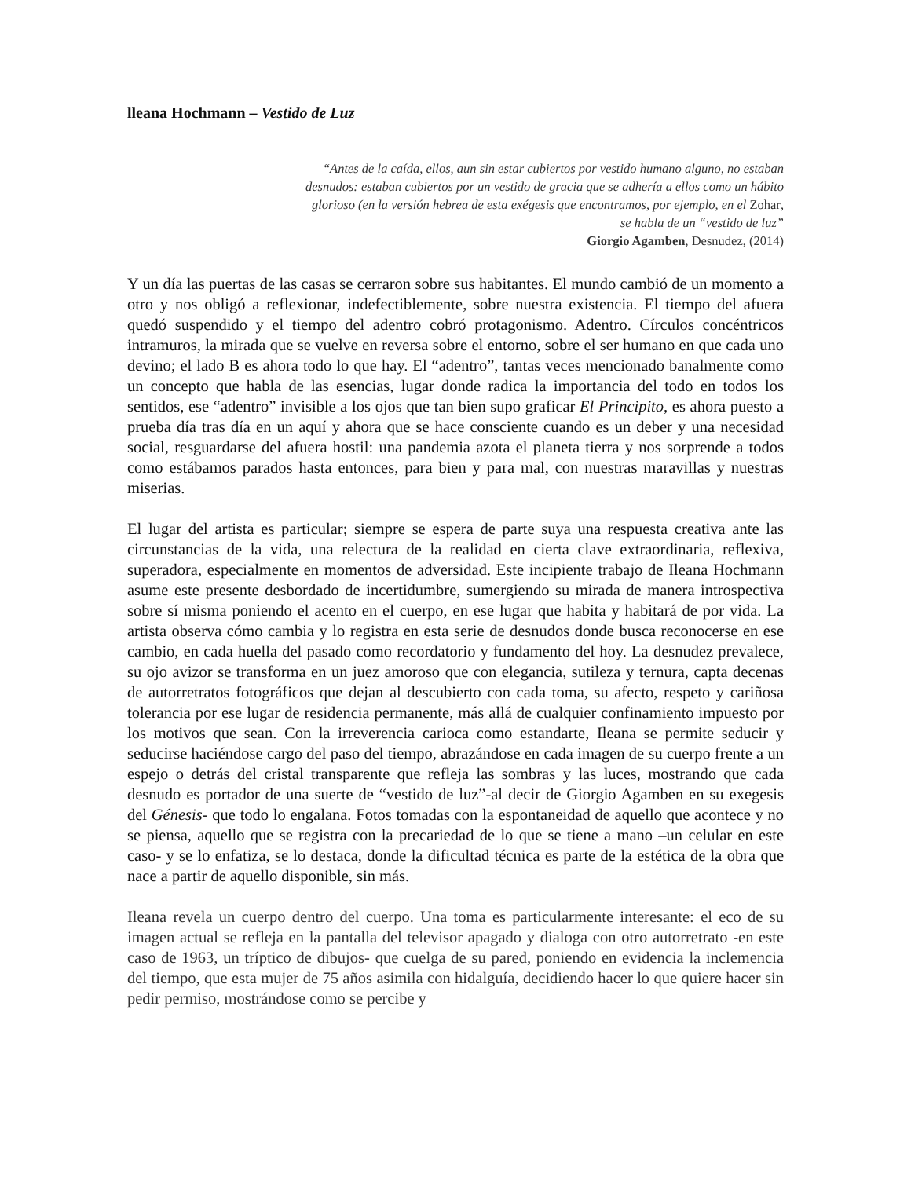lleana Hochmann – Vestido de Luz
“Antes de la caída, ellos, aun sin estar cubiertos por vestido humano alguno, no estaban desnudos: estaban cubiertos por un vestido de gracia que se adhería a ellos como un hábito glorioso (en la versión hebrea de esta exégesis que encontramos, por ejemplo, en el Zohar, se habla de un “vestido de luz”
Giorgio Agamben, Desnudez, (2014)
Y un día las puertas de las casas se cerraron sobre sus habitantes. El mundo cambió de un momento a otro y nos obligó a reflexionar, indefectiblemente, sobre nuestra existencia. El tiempo del afuera quedó suspendido y el tiempo del adentro cobró protagonismo. Adentro. Círculos concéntricos intramuros, la mirada que se vuelve en reversa sobre el entorno, sobre el ser humano en que cada uno devino; el lado B es ahora todo lo que hay. El “adentro”, tantas veces mencionado banalmente como un concepto que habla de las esencias, lugar donde radica la importancia del todo en todos los sentidos, ese “adentro” invisible a los ojos que tan bien supo graficar El Principito, es ahora puesto a prueba día tras día en un aquí y ahora que se hace consciente cuando es un deber y una necesidad social, resguardarse del afuera hostil: una pandemia azota el planeta tierra y nos sorprende a todos como estábamos parados hasta entonces, para bien y para mal, con nuestras maravillas y nuestras miserias.
El lugar del artista es particular; siempre se espera de parte suya una respuesta creativa ante las circunstancias de la vida, una relectura de la realidad en cierta clave extraordinaria, reflexiva, superadora, especialmente en momentos de adversidad. Este incipiente trabajo de Ileana Hochmann asume este presente desbordado de incertidumbre, sumergiendo su mirada de manera introspectiva sobre sí misma poniendo el acento en el cuerpo, en ese lugar que habita y habitará de por vida. La artista observa cómo cambia y lo registra en esta serie de desnudos donde busca reconocerse en ese cambio, en cada huella del pasado como recordatorio y fundamento del hoy. La desnudez prevalece, su ojo avizor se transforma en un juez amoroso que con elegancia, sutileza y ternura, capta decenas de autorretratos fotográficos que dejan al descubierto con cada toma, su afecto, respeto y cariñosa tolerancia por ese lugar de residencia permanente, más allá de cualquier confinamiento impuesto por los motivos que sean. Con la irreverencia carioca como estandarte, Ileana se permite seducir y seducirse haciéndose cargo del paso del tiempo, abrazándose en cada imagen de su cuerpo frente a un espejo o detrás del cristal transparente que refleja las sombras y las luces, mostrando que cada desnudo es portador de una suerte de “vestido de luz”-al decir de Giorgio Agamben en su exegesis del Génesis- que todo lo engalana. Fotos tomadas con la espontaneidad de aquello que acontece y no se piensa, aquello que se registra con la precariedad de lo que se tiene a mano –un celular en este caso- y se lo enfatiza, se lo destaca, donde la dificultad técnica es parte de la estética de la obra que nace a partir de aquello disponible, sin más.
Ileana revela un cuerpo dentro del cuerpo. Una toma es particularmente interesante: el eco de su imagen actual se refleja en la pantalla del televisor apagado y dialoga con otro autorretrato -en este caso de 1963, un tríptico de dibujos- que cuelga de su pared, poniendo en evidencia la inclemencia del tiempo, que esta mujer de 75 años asimila con hidalguía, decidiendo hacer lo que quiere hacer sin pedir permiso, mostrándose como se percibe y